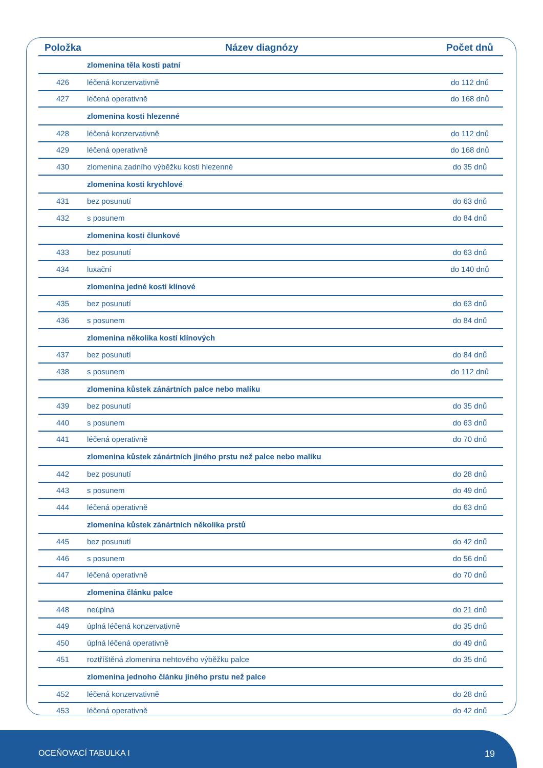| Položka | Název diagnózy | Počet dnů |
| --- | --- | --- |
| | zlomenina těla kosti patní | |
| 426 | léčená konzervativně | do 112 dnů |
| 427 | léčená operativně | do 168 dnů |
| | zlomenina kosti hlezenné | |
| 428 | léčená konzervativně | do 112 dnů |
| 429 | léčená operativně | do 168 dnů |
| 430 | zlomenina zadního výběžku kosti hlezenné | do 35 dnů |
| | zlomenina kosti krychlové | |
| 431 | bez posunutí | do 63 dnů |
| 432 | s posunem | do 84 dnů |
| | zlomenina kosti člunkové | |
| 433 | bez posunutí | do 63 dnů |
| 434 | luxační | do 140 dnů |
| | zlomenina jedné kosti klínové | |
| 435 | bez posunutí | do 63 dnů |
| 436 | s posunem | do 84 dnů |
| | zlomenina několika kostí klínových | |
| 437 | bez posunutí | do 84 dnů |
| 438 | s posunem | do 112 dnů |
| | zlomenina kůstek zánártních palce nebo malíku | |
| 439 | bez posunutí | do 35 dnů |
| 440 | s posunem | do 63 dnů |
| 441 | léčená operativně | do 70 dnů |
| | zlomenina kůstek zánártních jiného prstu než palce nebo malíku | |
| 442 | bez posunutí | do 28 dnů |
| 443 | s posunem | do 49 dnů |
| 444 | léčená operativně | do 63 dnů |
| | zlomenina kůstek zánártních několika prstů | |
| 445 | bez posunutí | do 42 dnů |
| 446 | s posunem | do 56 dnů |
| 447 | léčená operativně | do 70 dnů |
| | zlomenina článku palce | |
| 448 | neúplná | do 21 dnů |
| 449 | úplná léčená konzervativně | do 35 dnů |
| 450 | úplná léčená operativně | do 49 dnů |
| 451 | roztříštěná zlomenina nehtového výběžku palce | do 35 dnů |
| | zlomenina jednoho článku jiného prstu než palce | |
| 452 | léčená konzervativně | do 28 dnů |
| 453 | léčená operativně | do 42 dnů |
OCEŇOVACÍ TABULKA I 19